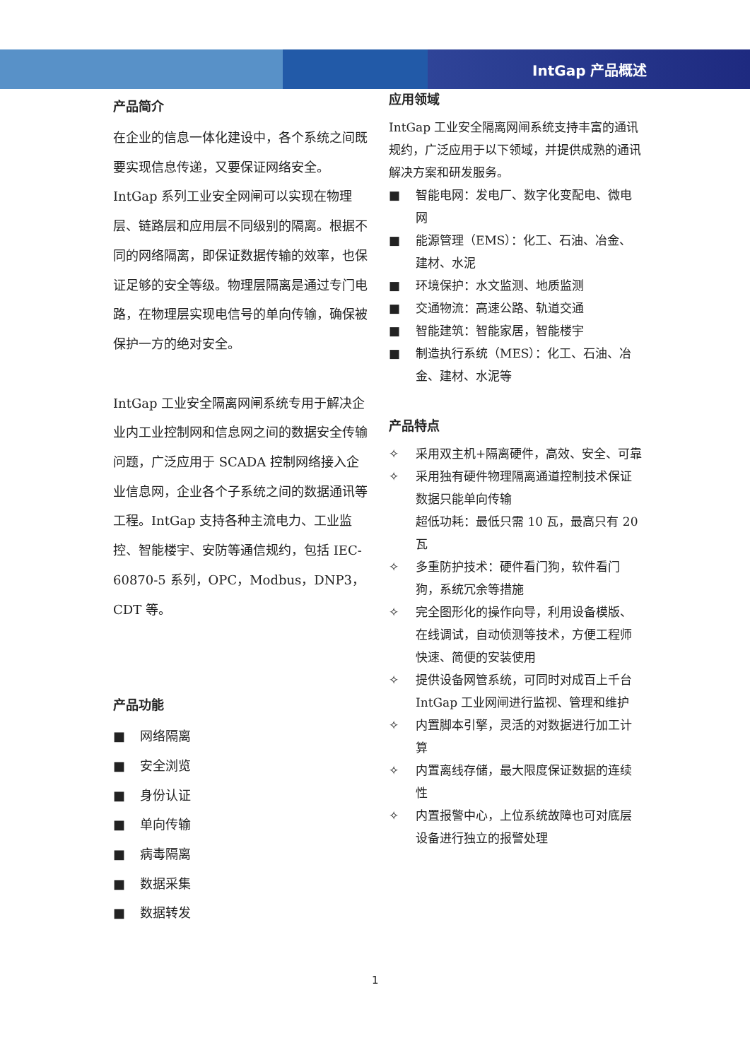IntGap 产品概述
产品简介
在企业的信息一体化建设中，各个系统之间既要实现信息传递，又要保证网络安全。IntGap 系列工业安全网闸可以实现在物理层、链路层和应用层不同级别的隔离。根据不同的网络隔离，即保证数据传输的效率，也保证足够的安全等级。物理层隔离是通过专门电路，在物理层实现电信号的单向传输，确保被保护一方的绝对安全。
IntGap 工业安全隔离网闸系统专用于解决企业内工业控制网和信息网之间的数据安全传输问题，广泛应用于 SCADA 控制网络接入企业信息网，企业各个子系统之间的数据通讯等工程。IntGap 支持各种主流电力、工业监控、智能楼宇、安防等通信规约，包括 IEC-60870-5 系列，OPC，Modbus，DNP3，CDT 等。
产品功能
■ 网络隔离
■ 安全浏览
■ 身份认证
■ 单向传输
■ 病毒隔离
■ 数据采集
■ 数据转发
应用领域
IntGap 工业安全隔离网闸系统支持丰富的通讯规约，广泛应用于以下领域，并提供成熟的通讯解决方案和研发服务。
■ 智能电网：发电厂、数字化变配电、微电网
■ 能源管理（EMS）：化工、石油、冶金、建材、水泥
■ 环境保护：水文监测、地质监测
■ 交通物流：高速公路、轨道交通
■ 智能建筑：智能家居，智能楼宇
■ 制造执行系统（MES）：化工、石油、冶金、建材、水泥等
产品特点
✧ 采用双主机+隔离硬件，高效、安全、可靠
✧ 采用独有硬件物理隔离通道控制技术保证数据只能单向传输
超低功耗：最低只需 10 瓦，最高只有 20 瓦
✧ 多重防护技术：硬件看门狗，软件看门狗，系统冗余等措施
✧ 完全图形化的操作向导，利用设备模版、在线调试，自动侦测等技术，方便工程师快速、简便的安装使用
✧ 提供设备网管系统，可同时对成百上千台 IntGap 工业网闸进行监视、管理和维护
✧ 内置脚本引擎，灵活的对数据进行加工计算
✧ 内置离线存储，最大限度保证数据的连续性
✧ 内置报警中心，上位系统故障也可对底层设备进行独立的报警处理
1